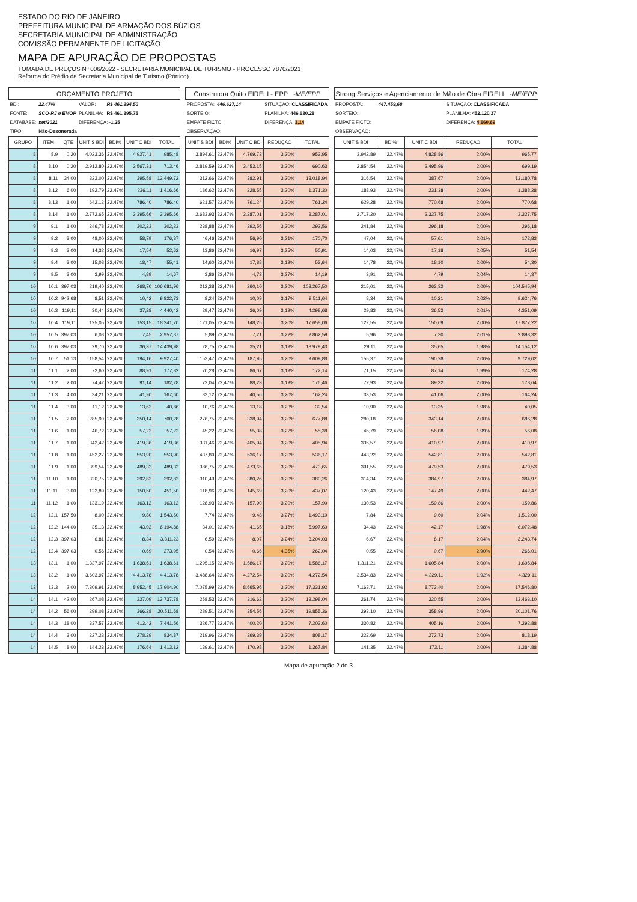ESTADO DO RIO DE JANEIRO
PREFEITURA MUNICIPAL DE ARMAÇÃO DOS BÚZIOS
SECRETARIA MUNICIPAL DE ADMINISTRAÇÃO
COMISSÃO PERMANENTE DE LICITAÇÃO
MAPA DE APURAÇÃO DE PROPOSTAS
TOMADA DE PREÇOS Nº 006/2022 - SECRETARIA MUNICIPAL DE TURISMO - PROCESSO 7870/2021
Reforma do Prédio da Secretaria Municipal de Turismo (Pórtico)
| ORÇAMENTO PROJETO | | | | | | |
| --- | --- | --- | --- | --- | --- | --- |
| BDI: | 22,47% | | VALOR: | R$ 461.394,50 | | |
| FONTE: | SCO-RJ e EMOP | | PLANILHA: | R$ 461.395,75 | | |
| DATABASE: | set/2021 | | DIFERENÇA: -1,25 | | | |
| TIPO: | Não-Desonerada | | | | | |
| GRUPO | ITEM | QTE | UNIT S BDI | BDI% | UNIT C BDI | TOTAL |
| 8 | 8.9 | 0,20 | 4.023,36 | 22,47% | 4.927,41 | 985,48 |
| 8 | 8.10 | 0,20 | 2.912,80 | 22,47% | 3.567,31 | 713,46 |
| 8 | 8.11 | 34,00 | 323,00 | 22,47% | 395,58 | 13.449,72 |
| 8 | 8.12 | 6,00 | 192,79 | 22,47% | 236,11 | 1.416,66 |
| 8 | 8.13 | 1,00 | 642,12 | 22,47% | 786,40 | 786,40 |
| 8 | 8.14 | 1,00 | 2.772,65 | 22,47% | 3.395,66 | 3.395,66 |
| 9 | 9.1 | 1,00 | 246,78 | 22,47% | 302,23 | 302,23 |
| 9 | 9.2 | 3,00 | 48,00 | 22,47% | 58,79 | 176,37 |
| 9 | 9.3 | 3,00 | 14,32 | 22,47% | 17,54 | 52,62 |
| 9 | 9.4 | 3,00 | 15,08 | 22,47% | 18,47 | 55,41 |
| 9 | 9.5 | 3,00 | 3,99 | 22,47% | 4,89 | 14,67 |
| 10 | 10.1 | 397,03 | 219,40 | 22,47% | 268,70 | 106.681,96 |
| 10 | 10.2 | 942,68 | 8,51 | 22,47% | 10,42 | 9.822,73 |
| 10 | 10.3 | 119,11 | 30,44 | 22,47% | 37,28 | 4.440,42 |
| 10 | 10.4 | 119,11 | 125,05 | 22,47% | 153,15 | 18.241,70 |
| 10 | 10.5 | 397,03 | 6,08 | 22,47% | 7,45 | 2.957,87 |
| 10 | 10.6 | 397,03 | 29,70 | 22,47% | 36,37 | 14.439,98 |
| 10 | 10.7 | 51,13 | 158,54 | 22,47% | 194,16 | 9.927,40 |
| 11 | 11.1 | 2,00 | 72,60 | 22,47% | 88,91 | 177,82 |
| 11 | 11.2 | 2,00 | 74,42 | 22,47% | 91,14 | 182,28 |
| 11 | 11.3 | 4,00 | 34,21 | 22,47% | 41,90 | 167,60 |
| 11 | 11.4 | 3,00 | 11,12 | 22,47% | 13,62 | 40,86 |
| 11 | 11.5 | 2,00 | 285,90 | 22,47% | 350,14 | 700,28 |
| 11 | 11.6 | 1,00 | 46,72 | 22,47% | 57,22 | 57,22 |
| 11 | 11.7 | 1,00 | 342,42 | 22,47% | 419,36 | 419,36 |
| 11 | 11.8 | 1,00 | 452,27 | 22,47% | 553,90 | 553,90 |
| 11 | 11.9 | 1,00 | 399,54 | 22,47% | 489,32 | 489,32 |
| 11 | 11.10 | 1,00 | 320,75 | 22,47% | 392,82 | 392,82 |
| 11 | 11.11 | 3,00 | 122,89 | 22,47% | 150,50 | 451,50 |
| 11 | 11.12 | 1,00 | 133,19 | 22,47% | 163,12 | 163,12 |
| 12 | 12.1 | 157,50 | 8,00 | 22,47% | 9,80 | 1.543,50 |
| 12 | 12.2 | 144,00 | 35,13 | 22,47% | 43,02 | 6.194,88 |
| 12 | 12.3 | 397,03 | 6,81 | 22,47% | 8,34 | 3.311,23 |
| 12 | 12.4 | 397,03 | 0,56 | 22,47% | 0,69 | 273,95 |
| 13 | 13.1 | 1,00 | 1.337,97 | 22,47% | 1.638,61 | 1.638,61 |
| 13 | 13.2 | 1,00 | 3.603,97 | 22,47% | 4.413,78 | 4.413,78 |
| 13 | 13.3 | 2,00 | 7.309,91 | 22,47% | 8.952,45 | 17.904,90 |
| 14 | 14.1 | 42,00 | 267,08 | 22,47% | 327,09 | 13.737,78 |
| 14 | 14.2 | 56,00 | 299,08 | 22,47% | 366,28 | 20.511,68 |
| 14 | 14.3 | 18,00 | 337,57 | 22,47% | 413,42 | 7.441,56 |
| 14 | 14.4 | 3,00 | 227,23 | 22,47% | 278,29 | 834,87 |
| 14 | 14.5 | 8,00 | 144,23 | 22,47% | 176,64 | 1.413,12 |
| Construtora Quito EIRELI - EPP -ME/EPP | | | | |
| --- | --- | --- | --- | --- |
| PROPOSTA: | 446.627,14 | | SITUAÇÃO: CLASSIFICADA | |
| SORTEIO: | | | PLANILHA: 446.630,28 | |
| EMPATE FICTO: | | | DIFERENÇA: 3,14 | |
| OBSERVAÇÃO: | | | | |
| UNIT S BDI | BDI% | UNIT C BDI | REDUÇÃO | TOTAL |
| 3.894,61 | 22,47% | 4.769,73 | 3,20% | 953,95 |
| 2.819,59 | 22,47% | 3.453,15 | 3,20% | 690,63 |
| 312,66 | 22,47% | 382,91 | 3,20% | 13.018,94 |
| 186,62 | 22,47% | 228,55 | 3,20% | 1.371,30 |
| 621,57 | 22,47% | 761,24 | 3,20% | 761,24 |
| 2.683,93 | 22,47% | 3.287,01 | 3,20% | 3.287,01 |
| 238,88 | 22,47% | 292,56 | 3,20% | 292,56 |
| 46,46 | 22,47% | 56,90 | 3,21% | 170,70 |
| 13,86 | 22,47% | 16,97 | 3,25% | 50,91 |
| 14,60 | 22,47% | 17,88 | 3,19% | 53,64 |
| 3,86 | 22,47% | 4,73 | 3,27% | 14,19 |
| 212,38 | 22,47% | 260,10 | 3,20% | 103.267,50 |
| 8,24 | 22,47% | 10,09 | 3,17% | 9.511,64 |
| 29,47 | 22,47% | 36,09 | 3,19% | 4.298,68 |
| 121,05 | 22,47% | 148,25 | 3,20% | 17.658,06 |
| 5,89 | 22,47% | 7,21 | 3,22% | 2.862,59 |
| 28,75 | 22,47% | 35,21 | 3,19% | 13.979,43 |
| 153,47 | 22,47% | 187,95 | 3,20% | 9.609,88 |
| 70,28 | 22,47% | 86,07 | 3,19% | 172,14 |
| 72,04 | 22,47% | 88,23 | 3,19% | 176,46 |
| 33,12 | 22,47% | 40,56 | 3,20% | 162,24 |
| 10,76 | 22,47% | 13,18 | 3,23% | 39,54 |
| 276,75 | 22,47% | 338,94 | 3,20% | 677,88 |
| 45,22 | 22,47% | 55,38 | 3,22% | 55,38 |
| 331,46 | 22,47% | 405,94 | 3,20% | 405,94 |
| 437,80 | 22,47% | 536,17 | 3,20% | 536,17 |
| 386,75 | 22,47% | 473,65 | 3,20% | 473,65 |
| 310,49 | 22,47% | 380,26 | 3,20% | 380,26 |
| 118,96 | 22,47% | 145,69 | 3,20% | 437,07 |
| 128,93 | 22,47% | 157,90 | 3,20% | 157,90 |
| 7,74 | 22,47% | 9,48 | 3,27% | 1.493,10 |
| 34,01 | 22,47% | 41,65 | 3,18% | 5.997,60 |
| 6,59 | 22,47% | 8,07 | 3,24% | 3.204,03 |
| 0,54 | 22,47% | 0,66 | 4,35% | 262,04 |
| 1.295,15 | 22,47% | 1.586,17 | 3,20% | 1.586,17 |
| 3.488,64 | 22,47% | 4.272,54 | 3,20% | 4.272,54 |
| 7.075,99 | 22,47% | 8.665,96 | 3,20% | 17.331,92 |
| 258,53 | 22,47% | 316,62 | 3,20% | 13.298,04 |
| 289,51 | 22,47% | 354,56 | 3,20% | 19.855,36 |
| 326,77 | 22,47% | 400,20 | 3,20% | 7.203,60 |
| 219,96 | 22,47% | 269,39 | 3,20% | 808,17 |
| 139,61 | 22,47% | 170,98 | 3,20% | 1.367,84 |
| Strong Serviços e Agenciamento de Mão de Obra EIRELI -ME/EPP | | | | |
| --- | --- | --- | --- | --- |
| PROPOSTA: | 447.459,68 | | SITUAÇÃO: CLASSIFICADA | |
| SORTEIO: | | | PLANILHA: 452.120,37 | |
| EMPATE FICTO: | | | DIFERENÇA: 4.660,69 | |
| OBSERVAÇÃO: | | | | |
| UNIT S BDI | BDI% | UNIT C BDI | REDUÇÃO | TOTAL |
| 3.942,89 | 22,47% | 4.828,86 | 2,00% | 965,77 |
| 2.854,54 | 22,47% | 3.495,96 | 2,00% | 699,19 |
| 316,54 | 22,47% | 387,67 | 2,00% | 13.180,78 |
| 188,93 | 22,47% | 231,38 | 2,00% | 1.388,28 |
| 629,28 | 22,47% | 770,68 | 2,00% | 770,68 |
| 2.717,20 | 22,47% | 3.327,75 | 2,00% | 3.327,75 |
| 241,84 | 22,47% | 296,18 | 2,00% | 296,18 |
| 47,04 | 22,47% | 57,61 | 2,01% | 172,83 |
| 14,03 | 22,47% | 17,18 | 2,05% | 51,54 |
| 14,78 | 22,47% | 18,10 | 2,00% | 54,30 |
| 3,91 | 22,47% | 4,79 | 2,04% | 14,37 |
| 215,01 | 22,47% | 263,32 | 2,00% | 104.545,94 |
| 8,34 | 22,47% | 10,21 | 2,02% | 9.624,76 |
| 29,83 | 22,47% | 36,53 | 2,01% | 4.351,09 |
| 122,55 | 22,47% | 150,09 | 2,00% | 17.877,22 |
| 5,96 | 22,47% | 7,30 | 2,01% | 2.898,32 |
| 29,11 | 22,47% | 35,65 | 1,98% | 14.154,12 |
| 155,37 | 22,47% | 190,28 | 2,00% | 9.729,02 |
| 71,15 | 22,47% | 87,14 | 1,99% | 174,28 |
| 72,93 | 22,47% | 89,32 | 2,00% | 178,64 |
| 33,53 | 22,47% | 41,06 | 2,00% | 164,24 |
| 10,90 | 22,47% | 13,35 | 1,98% | 40,05 |
| 280,18 | 22,47% | 343,14 | 2,00% | 686,28 |
| 45,79 | 22,47% | 56,08 | 1,99% | 56,08 |
| 335,57 | 22,47% | 410,97 | 2,00% | 410,97 |
| 443,22 | 22,47% | 542,81 | 2,00% | 542,81 |
| 391,55 | 22,47% | 479,53 | 2,00% | 479,53 |
| 314,34 | 22,47% | 384,97 | 2,00% | 384,97 |
| 120,43 | 22,47% | 147,49 | 2,00% | 442,47 |
| 130,53 | 22,47% | 159,86 | 2,00% | 159,86 |
| 7,84 | 22,47% | 9,60 | 2,04% | 1.512,00 |
| 34,43 | 22,47% | 42,17 | 1,98% | 6.072,48 |
| 6,67 | 22,47% | 8,17 | 2,04% | 3.243,74 |
| 0,55 | 22,47% | 0,67 | 2,90% | 266,01 |
| 1.311,21 | 22,47% | 1.605,84 | 2,00% | 1.605,84 |
| 3.534,83 | 22,47% | 4.329,11 | 1,92% | 4.329,11 |
| 7.163,71 | 22,47% | 8.773,40 | 2,00% | 17.546,80 |
| 261,74 | 22,47% | 320,55 | 2,00% | 13.463,10 |
| 293,10 | 22,47% | 358,96 | 2,00% | 20.101,76 |
| 330,82 | 22,47% | 405,16 | 2,00% | 7.292,88 |
| 222,69 | 22,47% | 272,73 | 2,00% | 818,19 |
| 141,35 | 22,47% | 173,11 | 2,00% | 1.384,88 |
Mapa de apuração 2 de 3